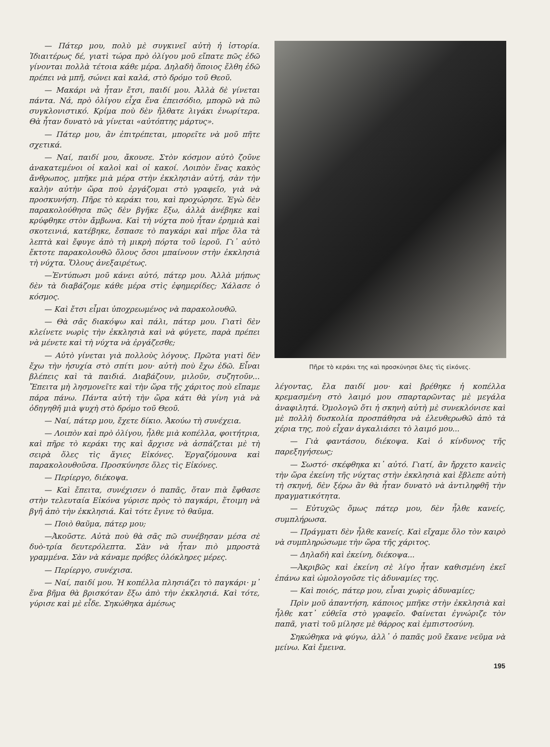— Πάτερ μου, πολὺ μὲ συγκινεῖ αὐτὴ ἡ ἱστορία. Ἰδιαιτέρως δέ, γιατὶ τώρα πρὸ ὀλίγου μοῦ εἴπατε πῶς ἐδῶ γίνονται πολλὰ τέτοια κάθε μέρα. Δηλαδὴ ὅποιος ἔλθη ἐδῶ πρέπει νὰ μπῆ, σώνει καὶ καλά, στὸ δρόμο τοῦ Θεοῦ.
— Μακάρι νὰ ἦταν ἔτσι, παιδί μου. Ἀλλὰ δὲ γίνεται πάντα. Νά, πρὸ ὀλίγου εἶχα ἕνα ἐπεισόδιο, μπορῶ νὰ πῶ συγκλονιστικό. Κρίμα ποὺ δὲν ἤλθατε λιγάκι ἐνωρίτερα. Θὰ ἦταν δυνατὸ νὰ γίνεται «αὐτόπτης μάρτυς».
— Πάτερ μου, ἂν ἐπιτρέπεται, μπορεῖτε νὰ μοῦ πῆτε σχετικά.
— Ναί, παιδί μου, ἄκουσε. Στὸν κόσμον αὐτὸ ζοῦνε ἀνακατεμένοι οἱ καλοὶ καὶ οἱ κακοί. Λοιπὸν ἕνας κακὸς ἄνθρωπος, μπῆκε μιὰ μέρα στὴν ἐκκλησιὰν αὐτή, σὰν τὴν καλὴν αὐτὴν ὥρα ποὺ ἐργάζομαι στὸ γραφεῖο, γιὰ νὰ προσκυνήση. Πῆρε τὸ κεράκι του, καὶ προχώρησε. Ἐγὼ δὲν παρακολούθησα πῶς δὲν βγῆκε ἔξω, ἀλλὰ ἀνέβηκε καὶ κρύφθηκε στὸν ἄμβωνα. Καὶ τὴ νύχτα ποὺ ἦταν ἐρημιὰ καὶ σκοτεινιά, κατέβηκε, ἔσπασε τὸ παγκάρι καὶ πῆρε ὅλα τὰ λεπτὰ καὶ ἔφυγε ἀπὸ τὴ μικρὴ πόρτα τοῦ ἱεροῦ. Γι᾽ αὐτὸ ἔκτοτε παρακολουθῶ ὅλους ὅσοι μπαίνουν στὴν ἐκκλησιὰ τὴ νύχτα. Ὅλους ἀνεξαιρέτως.
—Ἐντύπωσι μοῦ κάνει αὐτό, πάτερ μου. Ἀλλὰ μήπως δὲν τὰ διαβάζομε κάθε μέρα στὶς ἐφημερίδες; Χάλασε ὁ κόσμος.
— Καὶ ἔτσι εἶμαι ὑποχρεωμένος νὰ παρακολουθῶ.
— Θὰ σᾶς διακόψω καὶ πάλι, πάτερ μου. Γιατὶ δὲν κλείνετε νωρὶς τὴν ἐκκλησιὰ καὶ νὰ φύγετε, παρὰ πρέπει νὰ μένετε καὶ τὴ νύχτα νὰ ἐργάζεσθε;
— Αὐτὸ γίνεται γιὰ πολλοὺς λόγους. Πρῶτα γιατὶ δὲν ἔχω τὴν ἡσυχία στὸ σπίτι μου· αὐτὴ ποὺ ἔχω ἐδῶ. Εἶναι βλέπεις καὶ τὰ παιδιά. Διαβάζουν, μιλοῦν, συζητοῦν... Ἔπειτα μὴ λησμονεῖτε καὶ τὴν ὥρα τῆς χάριτος ποὺ εἴπαμε πάρα πάνω. Πάντα αὐτὴ τὴν ὥρα κάτι θὰ γίνη γιὰ νὰ ὁδηγηθῆ μιὰ ψυχὴ στὸ δρόμο τοῦ Θεοῦ.
— Ναί, πάτερ μου, ἔχετε δίκιο. Ἀκούω τὴ συνέχεια.
— Λοιπὸν καὶ πρὸ ὀλίγου, ἦλθε μιὰ κοπέλλα, φοιτήτρια, καὶ πῆρε τὸ κεράκι της καὶ ἄρχισε νὰ ἀσπάζεται μὲ τὴ σειρὰ ὅλες τὶς ἅγιες Εἰκόνες. Ἐργαζόμουνα καὶ παρακολουθοῦσα. Προσκύνησε ὅλες τὶς Εἰκόνες.
— Περίεργο, διέκοψα.
— Καὶ ἔπειτα, συνέχισεν ὁ παπᾶς, ὅταν πιὰ ἔφθασε στὴν τελευταία Εἰκόνα γύρισε πρὸς τὸ παγκάρι, ἕτοιμη νὰ βγῆ ἀπὸ τὴν ἐκκλησιά. Καὶ τότε ἔγινε τὸ θαῦμα.
— Ποιὸ θαῦμα, πάτερ μου;
—Ἀκοῦστε. Αὐτὰ ποὺ θὰ σᾶς πῶ συνέβησαν μέσα σὲ δυὸ-τρία δευτερόλεπτα. Σὰν νὰ ἦταν πιὸ μπροστὰ γραμμένα. Σὰν νὰ κάναμε πρόβες ὁλόκληρες μέρες.
— Περίεργο, συνέχισα.
— Ναί, παιδί μου. Ἡ κοπέλλα πλησιάζει τὸ παγκάρι· μ᾽ ἕνα βῆμα θὰ βρισκόταν ἔξω ἀπὸ τὴν ἐκκλησιά. Καὶ τότε, γύρισε καὶ μὲ εἶδε. Σηκώθηκα ἀμέσως
Πῆρε τὸ κεράκι της καὶ προσκύνησε ὅλες τὶς εἰκόνες.
λέγοντας, ἔλα παιδί μου· καὶ βρέθηκε ἡ κοπέλλα κρεμασμένη στὸ λαιμό μου σπαρταρῶντας μὲ μεγάλα ἀναφιλητά. Ὁμολογῶ ὅτι ἡ σκηνὴ αὐτὴ μὲ συνεκλόνισε καὶ μὲ πολλὴ δυσκολία προσπάθησα νὰ ἐλευθερωθῶ ἀπὸ τὰ χέρια της, ποὺ εἶχαν ἀγκαλιάσει τὸ λαιμό μου...
— Γιὰ φαντάσου, διέκοψα. Καὶ ὁ κίνδυνος τῆς παρεξηγήσεως;
— Σωστό· σκέφθηκα κι᾽ αὐτό. Γιατί, ἂν ἤρχετο κανεὶς τὴν ὥρα ἐκείνη τῆς νύχτας στὴν ἐκκλησιὰ καὶ ἔβλεπε αὐτὴ τὴ σκηνή, δὲν ξέρω ἂν θὰ ἦταν δυνατὸ νὰ ἀντιληφθῆ τὴν πραγματικότητα.
— Εὐτυχῶς ὅμως πάτερ μου, δὲν ἦλθε κανείς, συμπλήρωσα.
— Πράγματι δὲν ἦλθε κανείς. Καὶ εἴχαμε ὅλο τὸν καιρὸ νὰ συμπληρώσωμε τὴν ὥρα τῆς χάριτος.
— Δηλαδὴ καὶ ἐκείνη, διέκοψα...
—Ἀκριβῶς καὶ ἐκείνη σὲ λίγο ἦταν καθισμένη ἐκεῖ ἐπάνω καὶ ὡμολογοῦσε τὶς ἀδυναμίες της.
— Καὶ ποιός, πάτερ μου, εἶναι χωρὶς ἀδυναμίες;
Πρὶν μοῦ ἀπαντήση, κάποιος μπῆκε στὴν ἐκκλησιὰ καὶ ἦλθε κατ᾽ εὐθεῖα στὸ γραφεῖο. Φαίνεται ἐγνώριζε τὸν παπᾶ, γιατὶ τοῦ μίλησε μὲ θάρρος καὶ ἐμπιστοσύνη.
Σηκώθηκα νὰ φύγω, ἀλλ᾽ ὁ παπᾶς μοῦ ἔκανε νεῦμα νὰ μείνω. Καὶ ἔμεινα.
195